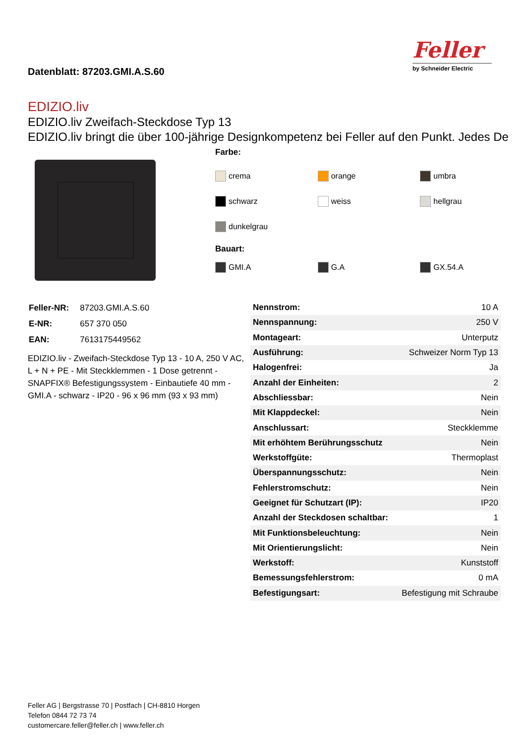Datenblatt: 87203.GMI.A.S.60
Feller
by Schneider Electric
EDIZIO.liv
EDIZIO.liv Zweifach-Steckdose Typ 13
EDIZIO.liv bringt die über 100-jährige Designkompetenz bei Feller auf den Punkt. Jedes De
Farbe:
crema orange umbra
schwarz weiss hellgrau
dunkelgrau
Bauart:
GMI.A G.A GX.54.A
| Feller-NR: | 87203.GMI.A.S.60 |
| E-NR: | 657 370 050 |
| EAN: | 7613175449562 |
EDIZIO.liv - Zweifach-Steckdose Typ 13 - 10 A, 250 V AC, L + N + PE - Mit Steckklemmen - 1 Dose getrennt - SNAPFIX® Befestigungssystem - Einbautiefe 40 mm - GMI.A - schwarz - IP20 - 96 x 96 mm (93 x 93 mm)
| Nennstrom: | 10 A |
| Nennspannung: | 250 V |
| Montageart: | Unterputz |
| Ausführung: | Schweizer Norm Typ 13 |
| Halogenfrei: | Ja |
| Anzahl der Einheiten: | 2 |
| Abschliessbar: | Nein |
| Mit Klappdeckel: | Nein |
| Anschlussart: | Steckklemme |
| Mit erhöhtem Berührungsschutz | Nein |
| Werkstoffgüte: | Thermoplast |
| Überspannungsschutz: | Nein |
| Fehlerstromschutz: | Nein |
| Geeignet für Schutzart (IP): | IP20 |
| Anzahl der Steckdosen schaltbar: | 1 |
| Mit Funktionsbeleuchtung: | Nein |
| Mit Orientierungslicht: | Nein |
| Werkstoff: | Kunststoff |
| Bemessungsfehlerstrom: | 0 mA |
| Befestigungsart: | Befestigung mit Schraube |
Feller AG | Bergstrasse 70 | Postfach | CH-8810 Horgen
Telefon 0844 72 73 74
customercare.feller@feller.ch | www.feller.ch